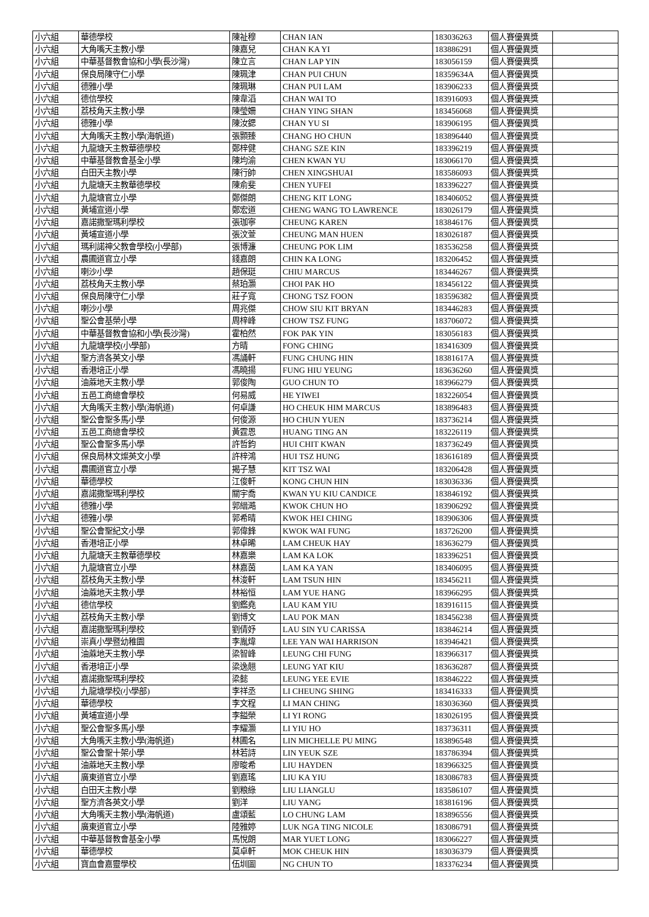| 小六組 | 華德學校 | 陳祉穆 | CHAN IAN | 183036263 | 個人賽優異獎 | |
| 小六組 | 大角嘴天主教小學 | 陳嘉兒 | CHAN KA YI | 183886291 | 個人賽優異獎 | |
| 小六組 | 中華基督教會協和小學(長沙灣) | 陳立言 | CHAN LAP YIN | 183056159 | 個人賽優異獎 | |
| 小六組 | 保良局陳守仁小學 | 陳珮津 | CHAN PUI CHUN | 18359634A | 個人賽優異獎 | |
| 小六組 | 德雅小學 | 陳珮琳 | CHAN PUI LAM | 183906233 | 個人賽優異獎 | |
| 小六組 | 德信學校 | 陳韋滔 | CHAN WAI TO | 183916093 | 個人賽優異獎 | |
| 小六組 | 荔枝角天主教小學 | 陳瑩姍 | CHAN YING SHAN | 183456068 | 個人賽優異獎 | |
| 小六組 | 德雅小學 | 陳汝鍶 | CHAN YU SI | 183906195 | 個人賽優異獎 | |
| 小六組 | 大角嘴天主教小學(海帆道) | 張顥臻 | CHANG HO CHUN | 183896440 | 個人賽優異獎 | |
| 小六組 | 九龍塘天主教華德學校 | 鄭梓健 | CHANG SZE KIN | 183396219 | 個人賽優異獎 | |
| 小六組 | 中華基督教會基全小學 | 陳均渝 | CHEN KWAN YU | 183066170 | 個人賽優異獎 | |
| 小六組 | 白田天主教小學 | 陳行帥 | CHEN XINGSHUAI | 183586093 | 個人賽優異獎 | |
| 小六組 | 九龍塘天主教華德學校 | 陳俞斐 | CHEN YUFEI | 183396227 | 個人賽優異獎 | |
| 小六組 | 九龍塘官立小學 | 鄭傑朗 | CHENG KIT LONG | 183406052 | 個人賽優異獎 | |
| 小六組 | 黃埔宣道小學 | 鄭宏道 | CHENG WANG TO LAWRENCE | 183026179 | 個人賽優異獎 | |
| 小六組 | 嘉諾撒聖瑪利學校 | 張珈寧 | CHEUNG KAREN | 183846176 | 個人賽優異獎 | |
| 小六組 | 黃埔宣道小學 | 張汶萱 | CHEUNG MAN HUEN | 183026187 | 個人賽優異獎 | |
| 小六組 | 瑪利諾神父教會學校(小學部) | 張博濂 | CHEUNG POK LIM | 183536258 | 個人賽優異獎 | |
| 小六組 | 農圃道官立小學 | 錢嘉朗 | CHIN KA LONG | 183206452 | 個人賽優異獎 | |
| 小六組 | 喇沙小學 | 趙保珽 | CHIU MARCUS | 183446267 | 個人賽優異獎 | |
| 小六組 | 荔枝角天主教小學 | 蔡珀灝 | CHOI PAK HO | 183456122 | 個人賽優異獎 | |
| 小六組 | 保良局陳守仁小學 | 莊子寬 | CHONG TSZ FOON | 183596382 | 個人賽優異獎 | |
| 小六組 | 喇沙小學 | 周兆傑 | CHOW SIU KIT BRYAN | 183446283 | 個人賽優異獎 | |
| 小六組 | 聖公會基榮小學 | 周梓峰 | CHOW TSZ FUNG | 183706072 | 個人賽優異獎 | |
| 小六組 | 中華基督教會協和小學(長沙灣) | 霍柏然 | FOK PAK YIN | 183056183 | 個人賽優異獎 | |
| 小六組 | 九龍塘學校(小學部) | 方晴 | FONG CHING | 183416309 | 個人賽優異獎 | |
| 小六組 | 聖方濟各英文小學 | 馮誦軒 | FUNG CHUNG HIN | 18381617A | 個人賽優異獎 | |
| 小六組 | 香港培正小學 | 馮曉揚 | FUNG HIU YEUNG | 183636260 | 個人賽優異獎 | |
| 小六組 | 油蔴地天主教小學 | 郭俊陶 | GUO CHUN TO | 183966279 | 個人賽優異獎 | |
| 小六組 | 五邑工商總會學校 | 何易威 | HE YIWEI | 183226054 | 個人賽優異獎 | |
| 小六組 | 大角嘴天主教小學(海帆道) | 何卓謙 | HO CHEUK HIM MARCUS | 183896483 | 個人賽優異獎 | |
| 小六組 | 聖公會聖多馬小學 | 何俊源 | HO CHUN YUEN | 183736214 | 個人賽優異獎 | |
| 小六組 | 五邑工商總會學校 | 黃霆恩 | HUANG TING AN | 183226119 | 個人賽優異獎 | |
| 小六組 | 聖公會聖多馬小學 | 許哲鈞 | HUI CHIT KWAN | 183736249 | 個人賽優異獎 | |
| 小六組 | 保良局林文燦英文小學 | 許梓鴻 | HUI TSZ HUNG | 183616189 | 個人賽優異獎 | |
| 小六組 | 農圃道官立小學 | 揭子慧 | KIT TSZ WAI | 183206428 | 個人賽優異獎 | |
| 小六組 | 華德學校 | 江俊軒 | KONG CHUN HIN | 183036336 | 個人賽優異獎 | |
| 小六組 | 嘉諾撒聖瑪利學校 | 關宇喬 | KWAN YU KIU CANDICE | 183846192 | 個人賽優異獎 | |
| 小六組 | 德雅小學 | 郭縉澔 | KWOK CHUN HO | 183906292 | 個人賽優異獎 | |
| 小六組 | 德雅小學 | 郭希晴 | KWOK HEI CHING | 183906306 | 個人賽優異獎 | |
| 小六組 | 聖公會聖紀文小學 | 郭偉鋒 | KWOK WAI FUNG | 183726200 | 個人賽優異獎 | |
| 小六組 | 香港培正小學 | 林卓晞 | LAM CHEUK HAY | 183636279 | 個人賽優異獎 | |
| 小六組 | 九龍塘天主教華德學校 | 林嘉樂 | LAM KA LOK | 183396251 | 個人賽優異獎 | |
| 小六組 | 九龍塘官立小學 | 林嘉茵 | LAM KA YAN | 183406095 | 個人賽優異獎 | |
| 小六組 | 荔枝角天主教小學 | 林浚軒 | LAM TSUN HIN | 183456211 | 個人賽優異獎 | |
| 小六組 | 油蔴地天主教小學 | 林裕恒 | LAM YUE HANG | 183966295 | 個人賽優異獎 | |
| 小六組 | 德信學校 | 劉鑑堯 | LAU KAM YIU | 183916115 | 個人賽優異獎 | |
| 小六組 | 荔枝角天主教小學 | 劉博文 | LAU POK MAN | 183456238 | 個人賽優異獎 | |
| 小六組 | 嘉諾撒聖瑪利學校 | 劉倩妤 | LAU SIN YU CARISSA | 183846214 | 個人賽優異獎 | |
| 小六組 | 崇真小學暨幼稚園 | 李胤煒 | LEE YAN WAI HARRISON | 183946421 | 個人賽優異獎 | |
| 小六組 | 油蔴地天主教小學 | 梁智峰 | LEUNG CHI FUNG | 183966317 | 個人賽優異獎 | |
| 小六組 | 香港培正小學 | 梁逸翹 | LEUNG YAT KIU | 183636287 | 個人賽優異獎 | |
| 小六組 | 嘉諾撒聖瑪利學校 | 梁懿 | LEUNG YEE EVIE | 183846222 | 個人賽優異獎 | |
| 小六組 | 九龍塘學校(小學部) | 李祥丞 | LI CHEUNG SHING | 183416333 | 個人賽優異獎 | |
| 小六組 | 華德學校 | 李文程 | LI MAN CHING | 183036360 | 個人賽優異獎 | |
| 小六組 | 黃埔宣道小學 | 李鎰榮 | LI YI RONG | 183026195 | 個人賽優異獎 | |
| 小六組 | 聖公會聖多馬小學 | 李耀灝 | LI YIU HO | 183736311 | 個人賽優異獎 | |
| 小六組 | 大角嘴天主教小學(海帆道) | 林圃名 | LIN MICHELLE PU MING | 183896548 | 個人賽優異獎 | |
| 小六組 | 聖公會聖十架小學 | 林若詩 | LIN YEUK SZE | 183786394 | 個人賽優異獎 | |
| 小六組 | 油蔴地天主教小學 | 廖晙希 | LIU HAYDEN | 183966325 | 個人賽優異獎 | |
| 小六組 | 廣東道官立小學 | 劉嘉瑤 | LIU KA YIU | 183086783 | 個人賽優異獎 | |
| 小六組 | 白田天主教小學 | 劉粮綠 | LIU LIANGLU | 183586107 | 個人賽優異獎 | |
| 小六組 | 聖方濟各英文小學 | 劉洋 | LIU YANG | 183816196 | 個人賽優異獎 | |
| 小六組 | 大角嘴天主教小學(海帆道) | 盧頌藍 | LO CHUNG LAM | 183896556 | 個人賽優異獎 | |
| 小六組 | 廣東道官立小學 | 陸雅婷 | LUK NGA TING NICOLE | 183086791 | 個人賽優異獎 | |
| 小六組 | 中華基督教會基全小學 | 馬悅朗 | MAR YUET LONG | 183066227 | 個人賽優異獎 | |
| 小六組 | 華德學校 | 莫卓軒 | MOK CHEUK HIN | 183036379 | 個人賽優異獎 | |
| 小六組 | 寶血會嘉靈學校 | 伍圳圖 | NG CHUN TO | 183376234 | 個人賽優異獎 | |